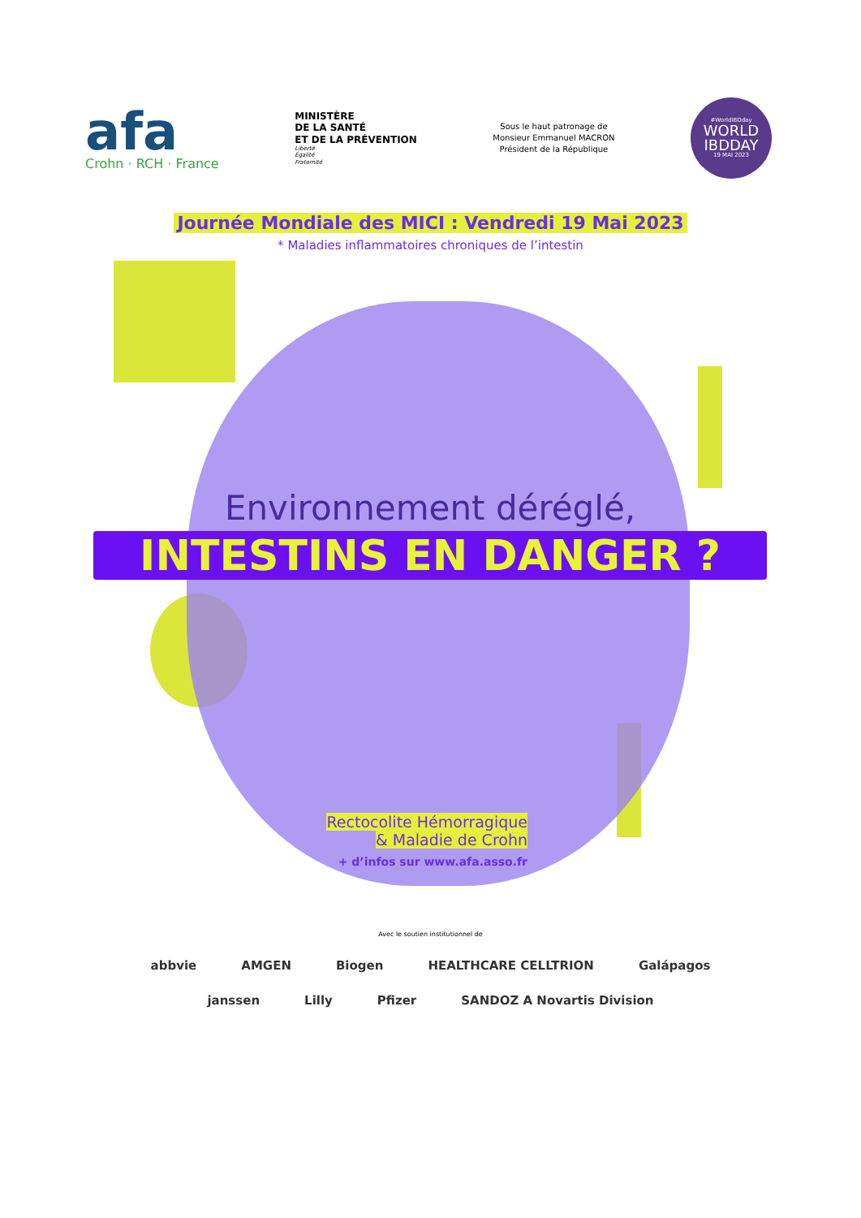afa
Crohn · RCH · France
MINISTÈRE
DE LA SANTÉ
ET DE LA PRÉVENTION
Liberté
Égalité
Fraternité
Sous le haut patronage de
Monsieur Emmanuel MACRON
Président de la République
#WorldIBDday
WORLD
IBDDAY
19 MAI 2023
Journée Mondiale des MICI : Vendredi 19 Mai 2023
* Maladies inflammatoires chroniques de l’intestin
Environnement déréglé,
INTESTINS EN DANGER ?
Rectocolite Hémorragique
& Maladie de Crohn
+ d’infos sur www.afa.asso.fr
Avec le soutien institutionnel de
abbvie AMGEN Biogen HEALTHCARE CELLTRION Galápagos
janssen Lilly Pfizer SANDOZ A Novartis Division